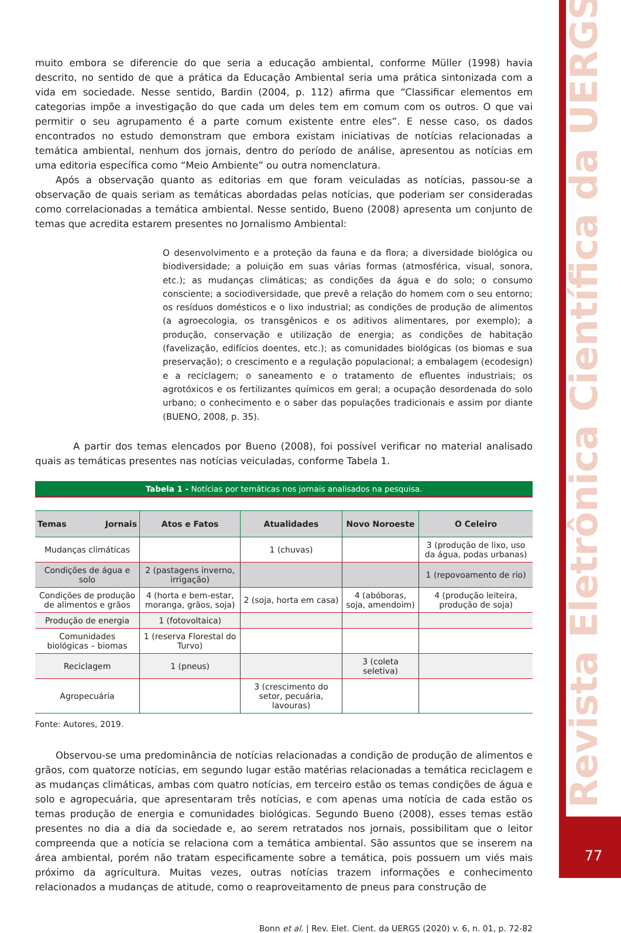muito embora se diferencie do que seria a educação ambiental, conforme Müller (1998) havia descrito, no sentido de que a prática da Educação Ambiental seria uma prática sintonizada com a vida em sociedade. Nesse sentido, Bardin (2004, p. 112) afirma que “Classificar elementos em categorias impõe a investigação do que cada um deles tem em comum com os outros. O que vai permitir o seu agrupamento é a parte comum existente entre eles”. E nesse caso, os dados encontrados no estudo demonstram que embora existam iniciativas de notícias relacionadas a temática ambiental, nenhum dos jornais, dentro do período de análise, apresentou as notícias em uma editoria específica como “Meio Ambiente” ou outra nomenclatura.
Após a observação quanto as editorias em que foram veiculadas as notícias, passou-se a observação de quais seriam as temáticas abordadas pelas notícias, que poderiam ser consideradas como correlacionadas a temática ambiental. Nesse sentido, Bueno (2008) apresenta um conjunto de temas que acredita estarem presentes no Jornalismo Ambiental:
O desenvolvimento e a proteção da fauna e da flora; a diversidade biológica ou biodiversidade; a poluição em suas várias formas (atmosférica, visual, sonora, etc.); as mudanças climáticas; as condições da água e do solo; o consumo consciente; a sociodiversidade, que prevê a relação do homem com o seu entorno; os resíduos domésticos e o lixo industrial; as condições de produção de alimentos (a agroecologia, os transgênicos e os aditivos alimentares, por exemplo); a produção, conservação e utilização de energia; as condições de habitação (favelização, edifícios doentes, etc.); as comunidades biológicas (os biomas e sua preservação); o crescimento e a regulação populacional; a embalagem (ecodesign) e a reciclagem; o saneamento e o tratamento de efluentes industriais; os agrotóxicos e os fertilizantes químicos em geral; a ocupação desordenada do solo urbano; o conhecimento e o saber das populações tradicionais e assim por diante (BUENO, 2008, p. 35).
A partir dos temas elencados por Bueno (2008), foi possível verificar no material analisado quais as temáticas presentes nas notícias veiculadas, conforme Tabela 1.
Tabela 1 - Notícias por temáticas nos jornais analisados na pesquisa.
| Temas Jornais | Atos e Fatos | Atualidades | Novo Noroeste | O Celeiro |
| --- | --- | --- | --- | --- |
| Mudanças climáticas | | 1 (chuvas) | | 3 (produção de lixo, uso da água, podas urbanas) |
| Condições de água e solo | 2 (pastagens inverno, irrigação) | | | 1 (repovoamento de rio) |
| Condições de produção de alimentos e grãos | 4 (horta e bem-estar, moranga, grãos, soja) | 2 (soja, horta em casa) | 4 (abóboras, soja, amendoim) | 4 (produção leiteira, produção de soja) |
| Produção de energia | 1 (fotovoltaica) | | | |
| Comunidades biológicas – biomas | 1 (reserva Florestal do Turvo) | | | |
| Reciclagem | 1 (pneus) | | 3 (coleta seletiva) | |
| Agropecuária | | 3 (crescimento do setor, pecuária, lavouras) | | |
Fonte: Autores, 2019.
Observou-se uma predominância de notícias relacionadas a condição de produção de alimentos e grãos, com quatorze notícias, em segundo lugar estão matérias relacionadas a temática reciclagem e as mudanças climáticas, ambas com quatro notícias, em terceiro estão os temas condições de água e solo e agropecuária, que apresentaram três notícias, e com apenas uma notícia de cada estão os temas produção de energia e comunidades biológicas. Segundo Bueno (2008), esses temas estão presentes no dia a dia da sociedade e, ao serem retratados nos jornais, possibilitam que o leitor compreenda que a notícia se relaciona com a temática ambiental. São assuntos que se inserem na área ambiental, porém não tratam especificamente sobre a temática, pois possuem um viés mais próximo da agricultura. Muitas vezes, outras notícias trazem informações e conhecimento relacionados a mudanças de atitude, como o reaproveitamento de pneus para construção de
Bonn et al. | Rev. Elet. Cient. da UERGS (2020) v. 6, n. 01, p. 72-82
Revista Eletrônica Científica da UERGS
77